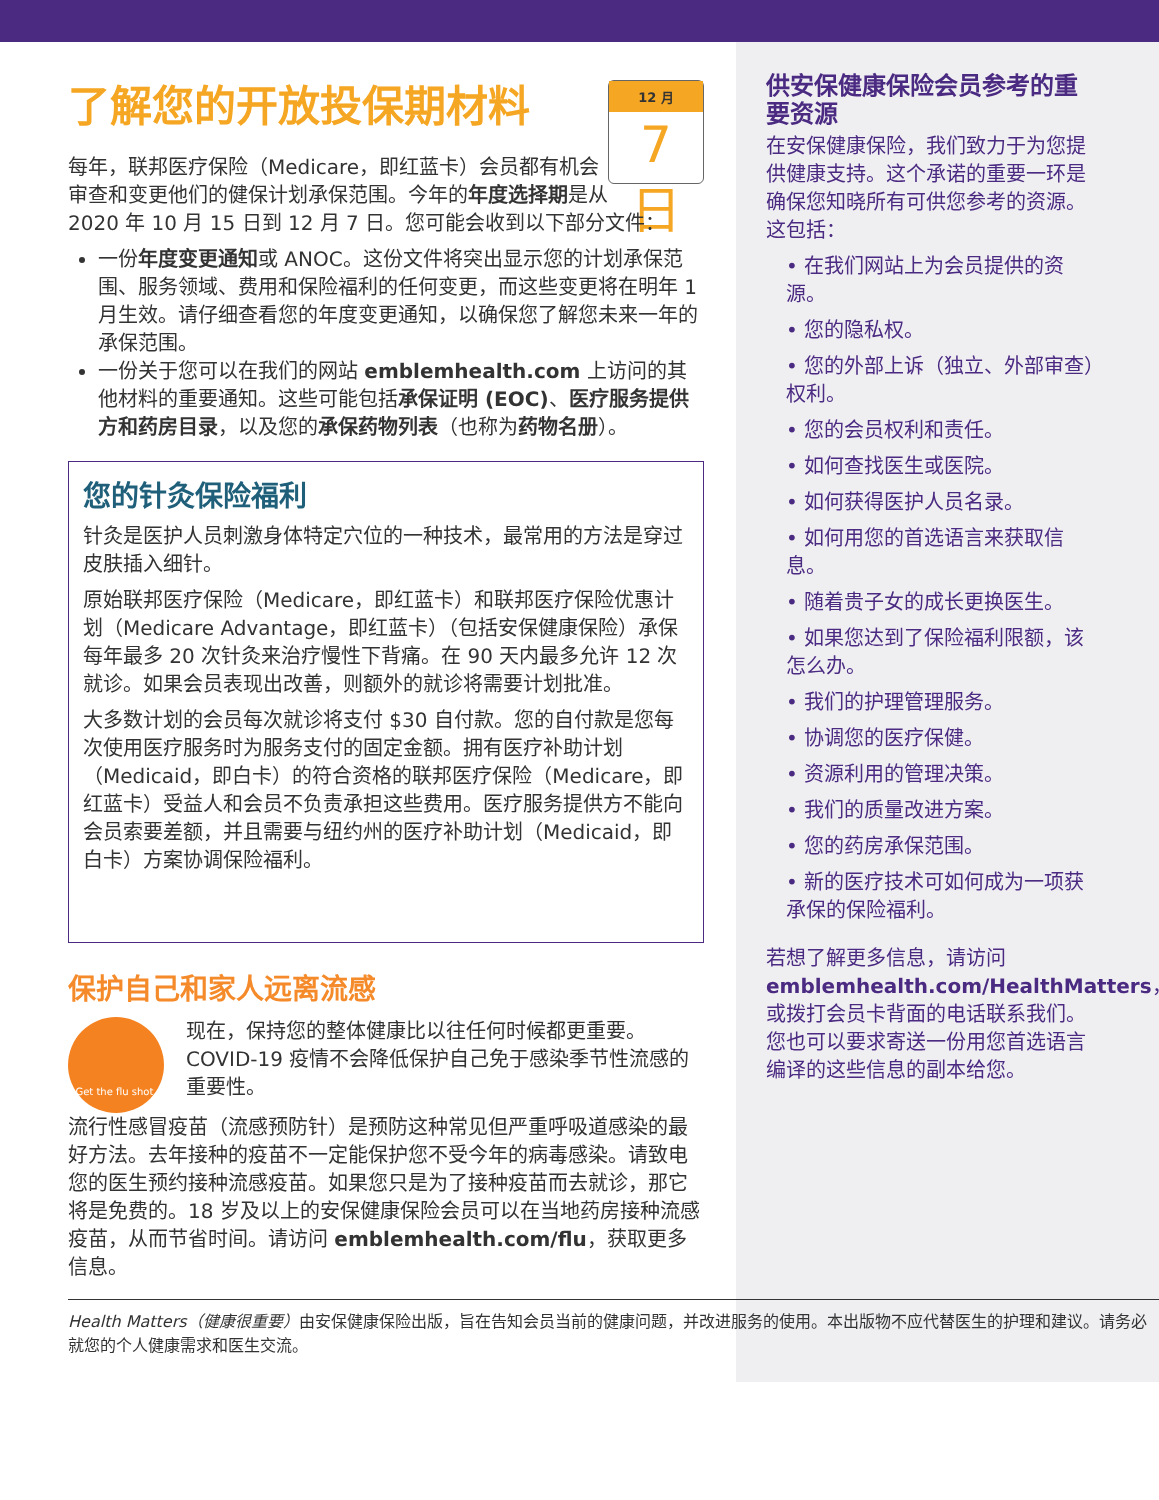12 月
7 日
了解您的开放投保期材料
每年，联邦医疗保险（Medicare，即红蓝卡）会员都有机会审查和变更他们的健保计划承保范围。今年的年度选择期是从 2020 年 10 月 15 日到 12 月 7 日。您可能会收到以下部分文件：
一份年度变更通知或 ANOC。这份文件将突出显示您的计划承保范围、服务领域、费用和保险福利的任何变更，而这些变更将在明年 1 月生效。请仔细查看您的年度变更通知，以确保您了解您未来一年的承保范围。
一份关于您可以在我们的网站 emblemhealth.com 上访问的其他材料的重要通知。这些可能包括承保证明 (EOC)、医疗服务提供方和药房目录，以及您的承保药物列表（也称为药物名册）。
您的针灸保险福利
针灸是医护人员刺激身体特定穴位的一种技术，最常用的方法是穿过皮肤插入细针。
原始联邦医疗保险（Medicare，即红蓝卡）和联邦医疗保险优惠计划（Medicare Advantage，即红蓝卡）（包括安保健康保险）承保每年最多 20 次针灸来治疗慢性下背痛。在 90 天内最多允许 12 次就诊。如果会员表现出改善，则额外的就诊将需要计划批准。
大多数计划的会员每次就诊将支付 $30 自付款。您的自付款是您每次使用医疗服务时为服务支付的固定金额。拥有医疗补助计划（Medicaid，即白卡）的符合资格的联邦医疗保险（Medicare，即红蓝卡）受益人和会员不负责承担这些费用。医疗服务提供方不能向会员索要差额，并且需要与纽约州的医疗补助计划（Medicaid，即白卡）方案协调保险福利。
保护自己和家人远离流感
Get the flu shot.
现在，保持您的整体健康比以往任何时候都更重要。COVID-19 疫情不会降低保护自己免于感染季节性流感的重要性。
流行性感冒疫苗（流感预防针）是预防这种常见但严重呼吸道感染的最好方法。去年接种的疫苗不一定能保护您不受今年的病毒感染。请致电您的医生预约接种流感疫苗。如果您只是为了接种疫苗而去就诊，那它将是免费的。18 岁及以上的安保健康保险会员可以在当地药房接种流感疫苗，从而节省时间。请访问 emblemhealth.com/flu，获取更多信息。
供安保健康保险会员参考的重要资源
在安保健康保险，我们致力于为您提供健康支持。这个承诺的重要一环是确保您知晓所有可供您参考的资源。这包括：
• 在我们网站上为会员提供的资源。
• 您的隐私权。
• 您的外部上诉（独立、外部审查）权利。
• 您的会员权利和责任。
• 如何查找医生或医院。
• 如何获得医护人员名录。
• 如何用您的首选语言来获取信息。
• 随着贵子女的成长更换医生。
• 如果您达到了保险福利限额，该怎么办。
• 我们的护理管理服务。
• 协调您的医疗保健。
• 资源利用的管理决策。
• 我们的质量改进方案。
• 您的药房承保范围。
• 新的医疗技术可如何成为一项获承保的保险福利。
若想了解更多信息，请访问 emblemhealth.com/HealthMatters，或拨打会员卡背面的电话联系我们。您也可以要求寄送一份用您首选语言编译的这些信息的副本给您。
Health Matters（健康很重要）由安保健康保险出版，旨在告知会员当前的健康问题，并改进服务的使用。本出版物不应代替医生的护理和建议。请务必就您的个人健康需求和医生交流。